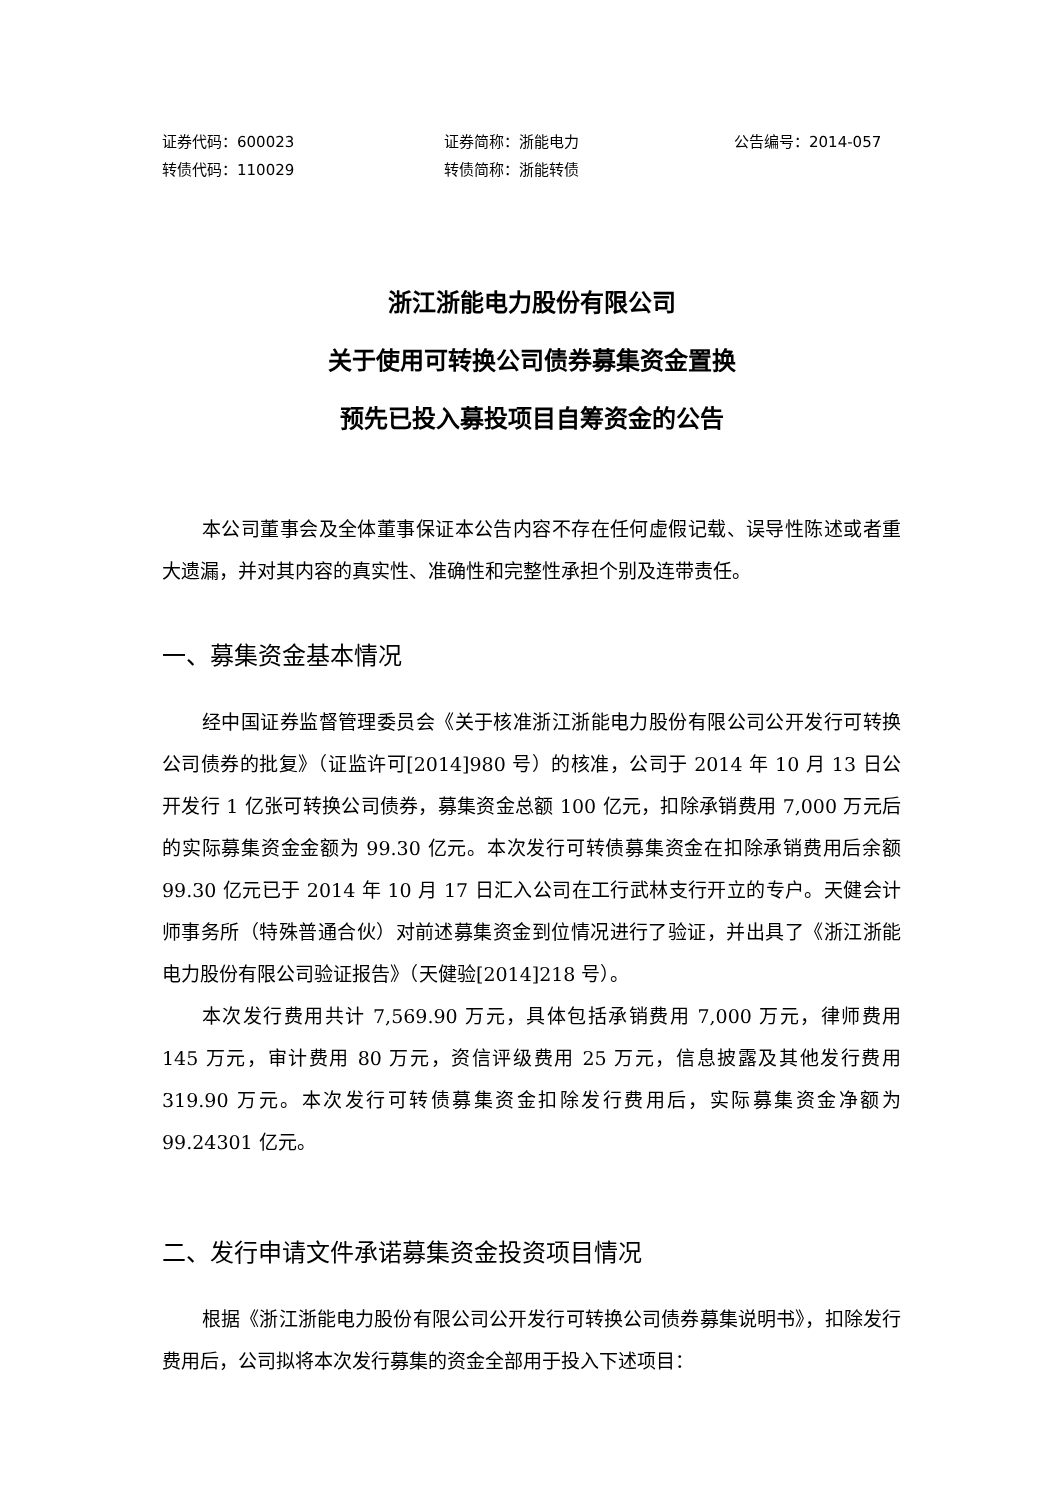证券代码：600023 证券简称：浙能电力 公告编号：2014-057
转债代码：110029 转债简称：浙能转债
浙江浙能电力股份有限公司
关于使用可转换公司债券募集资金置换
预先已投入募投项目自筹资金的公告
本公司董事会及全体董事保证本公告内容不存在任何虚假记载、误导性陈述或者重大遗漏，并对其内容的真实性、准确性和完整性承担个别及连带责任。
一、募集资金基本情况
经中国证券监督管理委员会《关于核准浙江浙能电力股份有限公司公开发行可转换公司债券的批复》（证监许可[2014]980 号）的核准，公司于 2014 年 10 月 13 日公开发行 1 亿张可转换公司债券，募集资金总额 100 亿元，扣除承销费用 7,000 万元后的实际募集资金金额为 99.30 亿元。本次发行可转债募集资金在扣除承销费用后余额 99.30 亿元已于 2014 年 10 月 17 日汇入公司在工行武林支行开立的专户。天健会计师事务所（特殊普通合伙）对前述募集资金到位情况进行了验证，并出具了《浙江浙能电力股份有限公司验证报告》（天健验[2014]218 号）。
本次发行费用共计 7,569.90 万元，具体包括承销费用 7,000 万元，律师费用 145 万元，审计费用 80 万元，资信评级费用 25 万元，信息披露及其他发行费用 319.90 万元。本次发行可转债募集资金扣除发行费用后，实际募集资金净额为 99.24301 亿元。
二、发行申请文件承诺募集资金投资项目情况
根据《浙江浙能电力股份有限公司公开发行可转换公司债券募集说明书》，扣除发行费用后，公司拟将本次发行募集的资金全部用于投入下述项目：